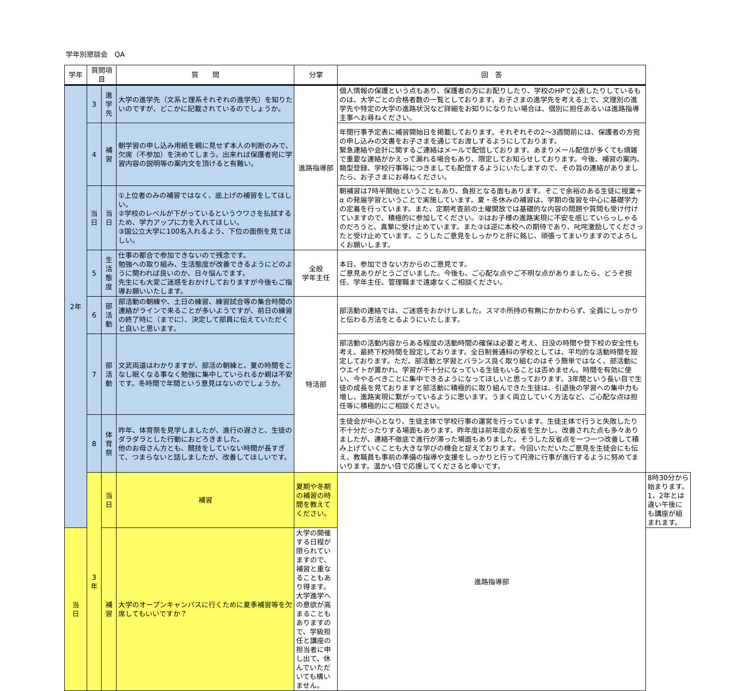学年別懇談会　QA
| 学年 | 質問項目 | | 質 問 | 分掌 | 回 答 | |
| --- | --- | --- | --- | --- | --- | --- |
| 2年 | 3 | 進学先 | 大学の進学先（文系と理系それぞれの進学先）を知りたいのですが、どこかに記載されているのでしょうか。 | 進路指導部 | 個人情報の保護という点もあり、保護者の方にお配りしたり、学校のHPで公表したりしているものは、大学ごとの合格者数の一覧としております。お子さまの進学先を考える上で、文理別の進学先や特定の大学の進路状況など詳細をお知りになりたい場合は、個別に担任あるいは進路指導主事へお尋ねください。 | |
| | 4 | 補習 | 朝学習の申し込み用紙を親に見せず本人の判断のみで、欠席（不参加）を決めてしまう。出来れば保護者宛に学習内容の説明等の案内文を頂けると有難い。 | | 年間行事予定表に補習開始日を掲載しております。それぞれその2～3週間前には、保護者の方宛の申し込みの文書をお子さまを通じてお渡しするようにしております。 緊急連絡や会計に関するご連絡はメールで配信しております。あまりメール配信が多くても煩雑で重要な連絡がかえって漏れる場合もあり、限定してお知らせしております。今後、補習の案内、類型登録、学校行事等につきましても配信するようにいたしますので、その旨の連絡がありましたら、お子さまにお尋ねください。 | |
| | 当 日 | 当日 | ①上位者のみの補習ではなく、底上げの補習をしてほしい。 ②学校のレベルが下がっているというウワさを払拭するため、学力アップに力を入れてほしい。 ③国公立大学に100名入れるよう、下位の面倒を見てほしい。 | | 朝補習は7時半開始ということもあり、負担となる面もあります。そこで余裕のある生徒に授業＋α の発展学習ということで実施しています。夏・冬休みの補習は、学期の復習を中心に基礎学力の定着を行っています。また、定期考査前の土曜開放では基礎的な内容の問題や質問も受け付けていますので、積極的に参加してください。②はお子様の進路実現に不安を感じていらっしゃるのだろうと、真摯に受け止めています。また③は逆に本校への期待であり、叱咤激励してくださったと受け止めています。こうしたご意見をしっかりと肝に銘じ、頑張ってまいりますのでよろしくお願いします。 | |
| | 5 | 生活態度 | 仕事の都合で参加できないので残念です。 勉強への取り組み、生活態度が改善できるようにどのように関われば良いのか、日々悩んでます。 先生にも大変ご迷惑をおかけしておりますが今後もご指導お願いいたします。 | 全般 学年主任 | 本日、参加できない方からのご意見です。 ご意見ありがとうございました。今後も、ご心配な点やご不明な点がありましたら、どうぞ担任、学年主任、管理職まで遠慮なくご相談ください。 | |
| | 6 | 部活動 | 部活動の朝練や、土日の練習、練習試合等の集合時間の連絡がラインで来ることが多いようですが、前日の練習の終了時に（までに）、決定して部員に伝えていただくと良いと思います。 | 特活部 | 部活動の連絡では、ご迷惑をおかけしました。スマホ所持の有無にかかわらず、全員にしっかりと伝わる方法をとるようにいたします。 | |
| | 7 | 部活動 | 文武両道はわかりますが、部活の朝練と、夏の時間をこなし眠くなる事なく勉強に集中していられるか親は不安です。冬時間で年間という意見はないのでしょうか。 | | 部活動の活動内容からある程度の活動時間の確保は必要と考え、日没の時間や登下校の安全性も考え、最終下校時間を設定しております。全日制普通科の学校としては、平均的な活動時間を設定しております。ただ、部活動と学習とバランス良く取り組むのはそう簡単ではなく、部活動にウエイトが置かれ、学習が不十分になっている生徒もいることは否めません。時間を有効に使い、今やるべきことに集中できるようになってほしいと思っております。3年間という長い目で生徒の成長を見ておりますと部活動に積極的に取り組んできた生徒は、引退後の学習への集中力も増し、進路実現に繋がっているように思います。うまく両立していく方法など、ご心配な点は担任等に積極的にご相談ください。 | |
| | 8 | 体育祭 | 昨年、体育祭を見学しましたが、進行の遅さと、生徒のダラダラとした行動におどろきました。 他のお母さん方とも、競技をしていない時間が長すぎて、つまらないと話しましたが、改善してほしいです。 | | 生徒会が中心となり、生徒主体で学校行事の運営を行っています。生徒主体で行うと失敗したり不十分だったりする場面もあります。昨年度は前年度の反省を生かし、改善された点も多々ありましたが、連絡不徹底で進行が滞った場面もありました。そうした反省点を一つ一つ改善して積み上げていくことも大きな学びの機会と捉えております。今回いただいたご意見を生徒会にも伝え、教職員も事前の準備の指導や支援をしっかりと行って円滑に行事が進行するように努めてまいります。温かい目で応援してくださると幸いです。 | |
| | 3年 | 当 日 | 補習 | 夏期や冬期の補習の時間を教えてください。 | 進路指導部 | 8時30分から始まります。1，2年とは違い午後にも講座が組まれます。 |
| 当 日 | | 補習 | 大学のオープンキャンパスに行くために夏季補習等を欠席してもいいですか？ | 大学の開催する日程が限られていますので、補習と重なることもあり得ます。大学進学への意欲が高まることもありますので、学級担任と講座の担当者に申し出て、休んでいただいても構いません。 | | |